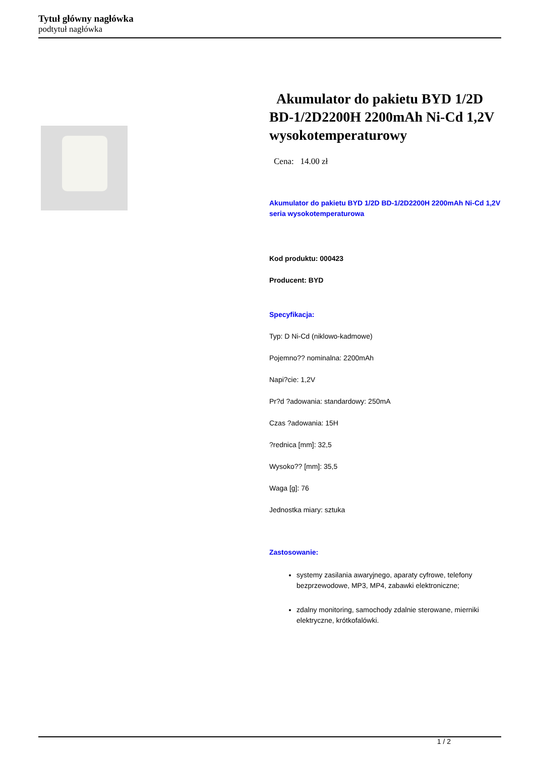Tytuł główny nagłówka
podtytuł nagłówka
Akumulator do pakietu BYD 1/2D BD-1/2D2200H 2200mAh Ni-Cd 1,2V wysokotemperaturowy
Cena: 14.00 zł
Akumulator do pakietu BYD 1/2D BD-1/2D2200H 2200mAh Ni-Cd 1,2V seria wysokotemperaturowa
Kod produktu: 000423
Producent: BYD
Specyfikacja:
Typ: D Ni-Cd (niklowo-kadmowe)
Pojemno?? nominalna: 2200mAh
Napi?cie: 1,2V
Pr?d ?adowania: standardowy: 250mA
Czas ?adowania: 15H
?rednica [mm]: 32,5
Wysoko?? [mm]: 35,5
Waga [g]: 76
Jednostka miary: sztuka
Zastosowanie:
systemy zasilania awaryjnego, aparaty cyfrowe, telefony bezprzewodowe, MP3, MP4, zabawki elektroniczne;
zdalny monitoring, samochody zdalnie sterowane, mierniki elektryczne, krótkofalówki.
1 / 2